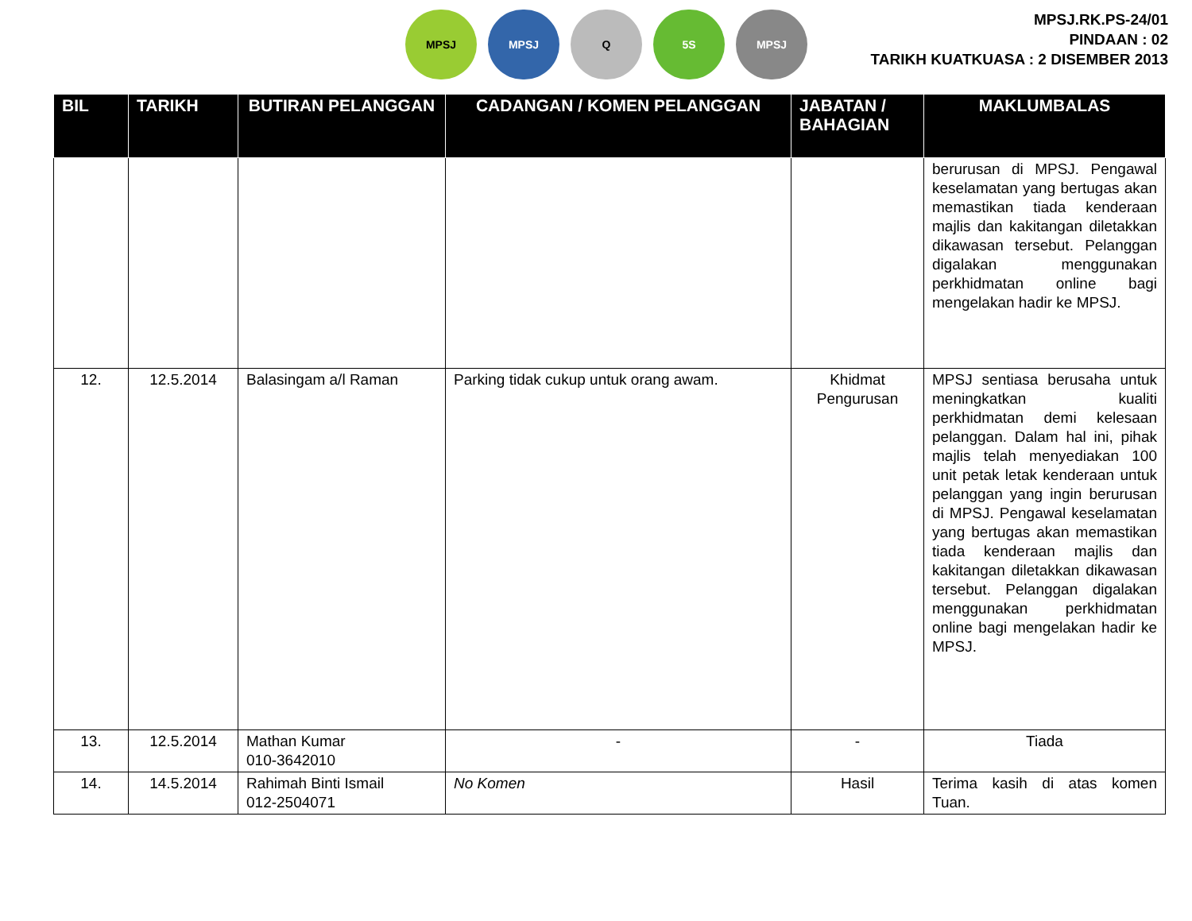MPSJ MPSJ Q 5S MPSJ
MPSJ.RK.PS-24/01
PINDAAN : 02
TARIKH KUATKUASA : 2 DISEMBER 2013
| BIL | TARIKH | BUTIRAN PELANGGAN | CADANGAN / KOMEN PELANGGAN | JABATAN / BAHAGIAN | MAKLUMBALAS |
| --- | --- | --- | --- | --- | --- |
| | | | | | berurusan di MPSJ. Pengawal keselamatan yang bertugas akan memastikan tiada kenderaan majlis dan kakitangan diletakkan dikawasan tersebut. Pelanggan digalakan menggunakan perkhidmatan online bagi mengelakan hadir ke MPSJ. |
| 12. | 12.5.2014 | Balasingam a/l Raman | Parking tidak cukup untuk orang awam. | Khidmat Pengurusan | MPSJ sentiasa berusaha untuk meningkatkan kualiti perkhidmatan demi kelesaan pelanggan. Dalam hal ini, pihak majlis telah menyediakan 100 unit petak letak kenderaan untuk pelanggan yang ingin berurusan di MPSJ. Pengawal keselamatan yang bertugas akan memastikan tiada kenderaan majlis dan kakitangan diletakkan dikawasan tersebut. Pelanggan digalakan menggunakan perkhidmatan online bagi mengelakan hadir ke MPSJ. |
| 13. | 12.5.2014 | Mathan Kumar 010-3642010 | - | - | Tiada |
| 14. | 14.5.2014 | Rahimah Binti Ismail 012-2504071 | No Komen | Hasil | Terima kasih di atas komen Tuan. |